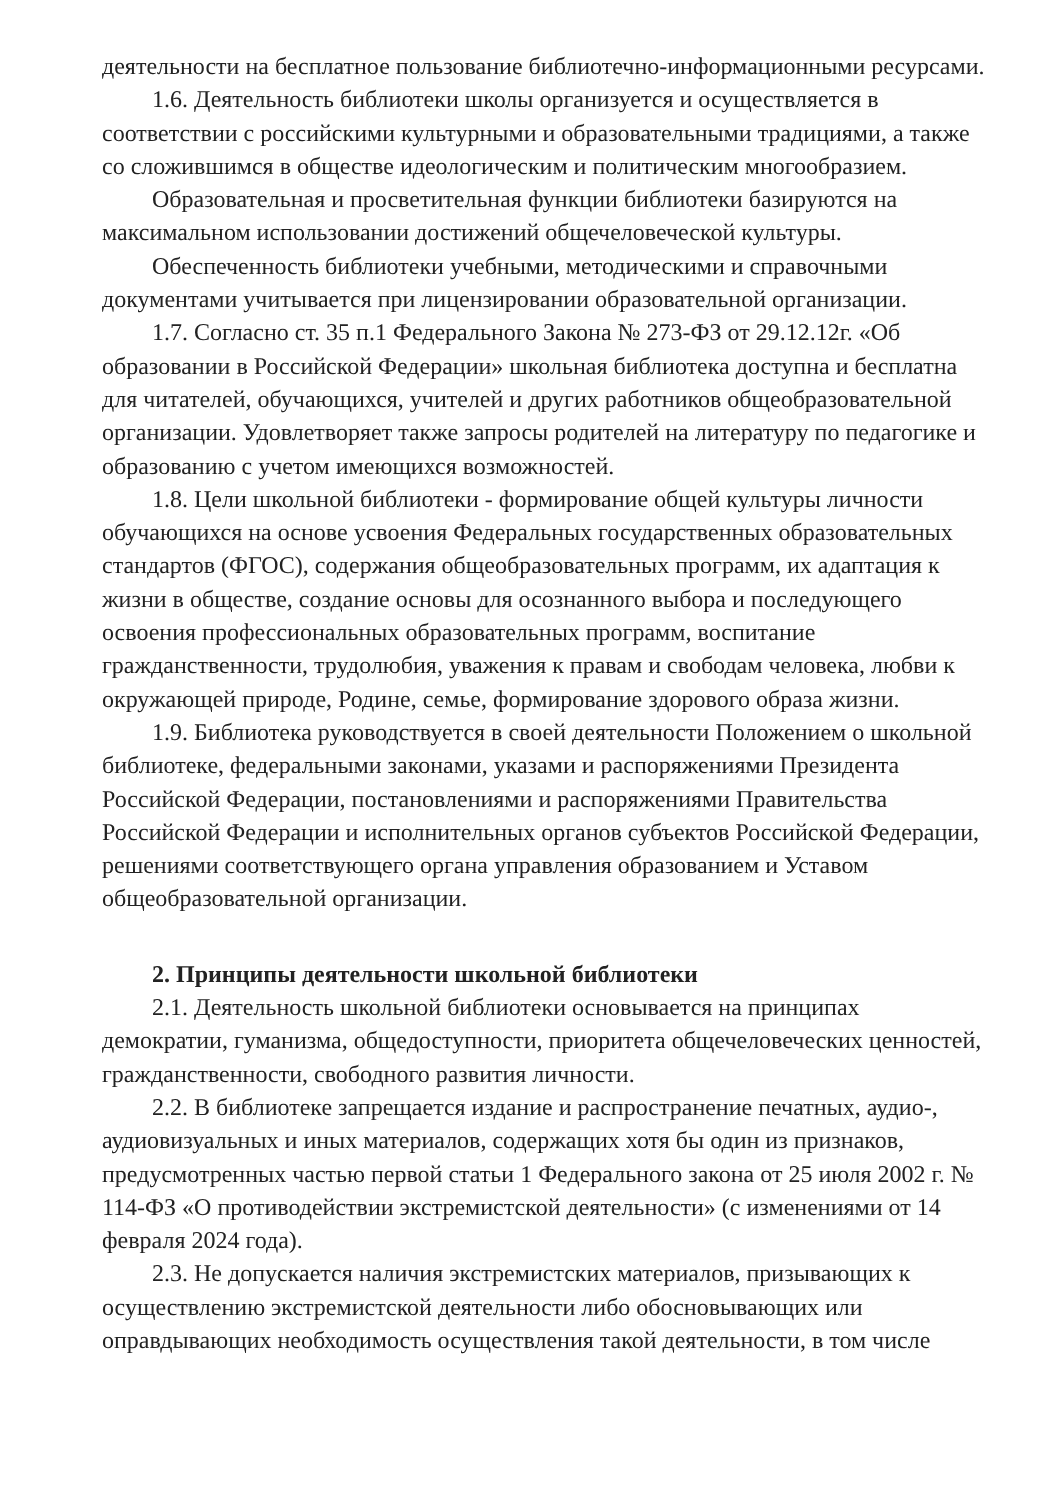деятельности на бесплатное пользование библиотечно-информационными ресурсами.
1.6. Деятельность библиотеки школы организуется и осуществляется в соответствии с российскими культурными и образовательными традициями, а также со сложившимся в обществе идеологическим и политическим многообразием.
Образовательная и просветительная функции библиотеки базируются на максимальном использовании достижений общечеловеческой культуры.
Обеспеченность библиотеки учебными, методическими и справочными документами учитывается при лицензировании образовательной организации.
1.7. Согласно ст. 35 п.1 Федерального Закона № 273-ФЗ от 29.12.12г. «Об образовании в Российской Федерации» школьная библиотека доступна и бесплатна для читателей, обучающихся, учителей и других работников общеобразовательной организации. Удовлетворяет также запросы родителей на литературу по педагогике и образованию с учетом имеющихся возможностей.
1.8. Цели школьной библиотеки - формирование общей культуры личности обучающихся на основе усвоения Федеральных государственных образовательных стандартов (ФГОС), содержания общеобразовательных программ, их адаптация к жизни в обществе, создание основы для осознанного выбора и последующего освоения профессиональных образовательных программ, воспитание гражданственности, трудолюбия, уважения к правам и свободам человека, любви к окружающей природе, Родине, семье, формирование здорового образа жизни.
1.9. Библиотека руководствуется в своей деятельности Положением о школьной библиотеке, федеральными законами, указами и распоряжениями Президента Российской Федерации, постановлениями и распоряжениями Правительства Российской Федерации и исполнительных органов субъектов Российской Федерации, решениями соответствующего органа управления образованием и Уставом общеобразовательной организации.
2. Принципы деятельности школьной библиотеки
2.1. Деятельность школьной библиотеки основывается на принципах демократии, гуманизма, общедоступности, приоритета общечеловеческих ценностей, гражданственности, свободного развития личности.
2.2. В библиотеке запрещается издание и распространение печатных, аудио-, аудиовизуальных и иных материалов, содержащих хотя бы один из признаков, предусмотренных частью первой статьи 1 Федерального закона от 25 июля 2002 г. № 114-ФЗ «О противодействии экстремистской деятельности» (с изменениями от 14 февраля 2024 года).
2.3. Не допускается наличия экстремистских материалов, призывающих к осуществлению экстремистской деятельности либо обосновывающих или оправдывающих необходимость осуществления такой деятельности, в том числе